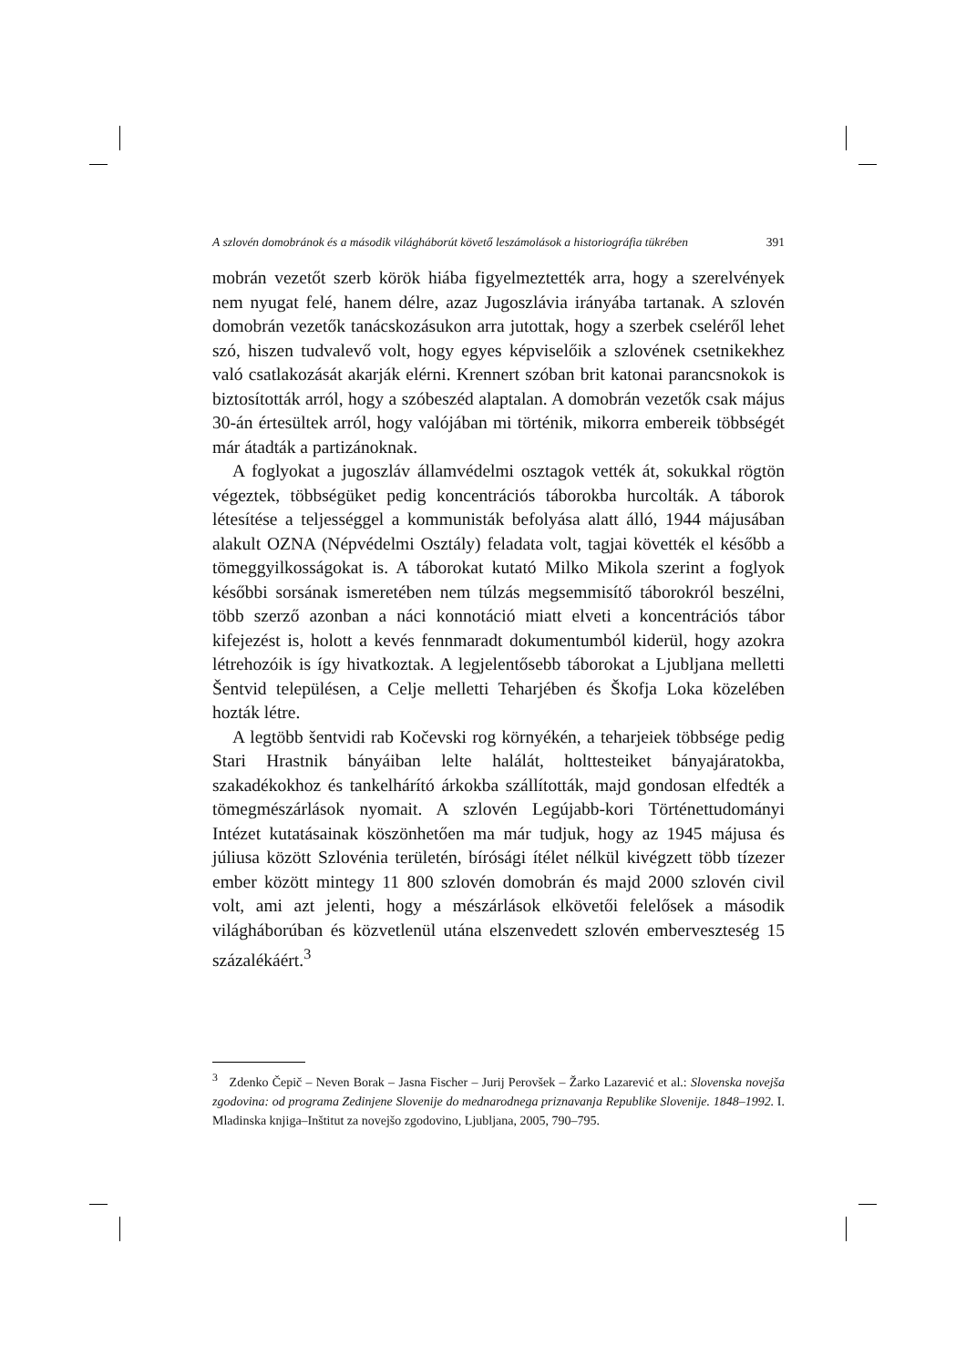A szlovén domobránok és a második világháborút követő leszámolások a historiográfia tükrében 391
mobrán vezetőt szerb körök hiába figyelmeztették arra, hogy a szerelvények nem nyugat felé, hanem délre, azaz Jugoszlávia irányába tartanak. A szlovén domobrán vezetők tanácskozásukon arra jutottak, hogy a szerbek cseléről lehet szó, hiszen tudvalevő volt, hogy egyes képviselőik a szlovének csetnikekhez való csatlakozását akarják elérni. Krennert szóban brit katonai parancsnokok is biztosították arról, hogy a szóbeszéd alaptalan. A domobrán vezetők csak május 30-án értesültek arról, hogy valójában mi történik, mikorra embereik többségét már átadták a partizánoknak.
A foglyokat a jugoszláv államvédelmi osztagok vették át, sokukkal rögtön végeztek, többségüket pedig koncentrációs táborokba hurcolták. A táborok létesítése a teljességgel a kommunisták befolyása alatt álló, 1944 májusában alakult OZNA (Népvédelmi Osztály) feladata volt, tagjai követték el később a tömeggyilkosságokat is. A táborokat kutató Milko Mikola szerint a foglyok későbbi sorsának ismeretében nem túlzás megsemmisítő táborokról beszélni, több szerző azonban a náci konnotáció miatt elveti a koncentrációs tábor kifejezést is, holott a kevés fennmaradt dokumentumból kiderül, hogy azokra létrehozóik is így hivatkoztak. A legjelentősebb táborokat a Ljubljana melletti Šentvid településen, a Celje melletti Teharjében és Škofja Loka közelében hozták létre.
A legtöbb šentvidi rab Kočevski rog környékén, a teharjeiek többsége pedig Stari Hrastnik bányáiban lelte halálát, holttesteiket bányajáratokba, szakadékokhoz és tankelhárító árkokba szállították, majd gondosan elfedték a tömegmészárlások nyomait. A szlovén Legújabb-kori Történettudományi Intézet kutatásainak köszönhetően ma már tudjuk, hogy az 1945 májusa és júliusa között Szlovénia területén, bírósági ítélet nélkül kivégzett több tízezer ember között mintegy 11 800 szlovén domobrán és majd 2000 szlovén civil volt, ami azt jelenti, hogy a mészárlások elkövetői felelősek a második világháborúban és közvetlenül utána elszenvedett szlovén emberveszteség 15 százalékáért.<sup>3</sup>
<sup>3</sup> Zdenko Čepič – Neven Borak – Jasna Fischer – Jurij Perovšek – Žarko Lazarević et al.: Slovenska novejša zgodovina: od programa Zedinjene Slovenije do mednarodnega priznavanja Republike Slovenije. 1848–1992. I. Mladinska knjiga–Inštitut za novejšo zgodovino, Ljubljana, 2005, 790–795.